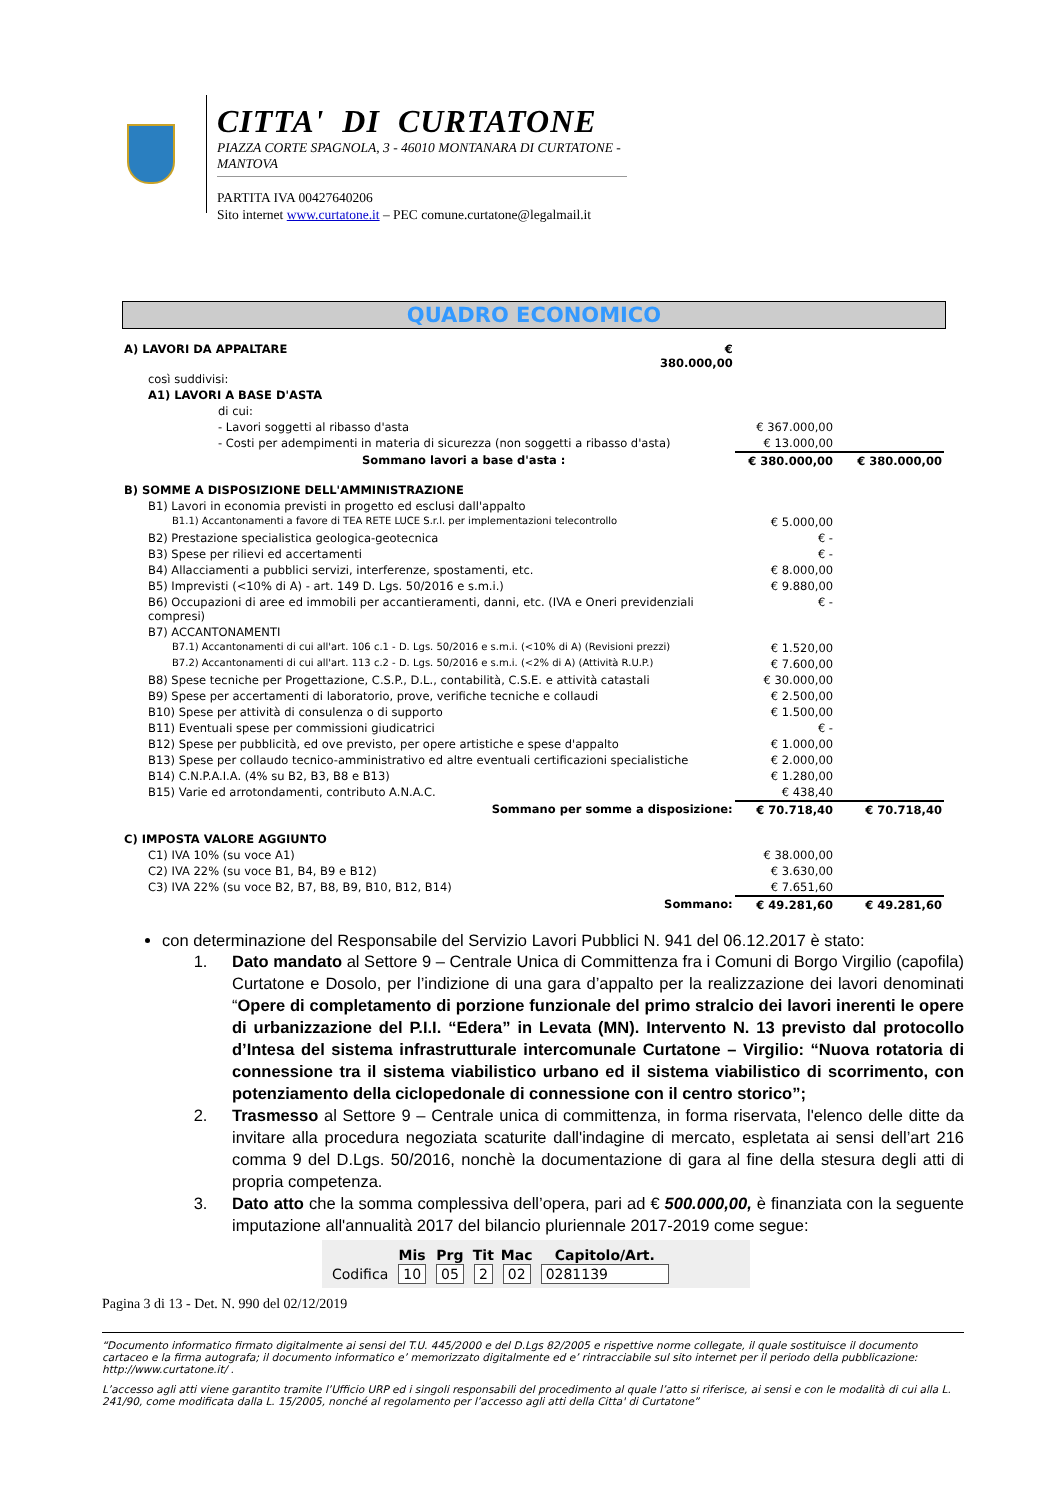CITTA' DI CURTATONE
PIAZZA CORTE SPAGNOLA, 3 - 46010 MONTANARA DI CURTATONE - MANTOVA
PARTITA IVA 00427640206
Sito internet www.curtatone.it – PEC comune.curtatone@legalmail.it
QUADRO ECONOMICO
| A) LAVORI DA APPALTARE | € 380.000,00 | | |
| così suddivisi: | | | |
| A1) LAVORI A BASE D'ASTA | | | |
| di cui: | | | |
| - Lavori soggetti al ribasso d'asta | | € 367.000,00 | |
| - Costi per adempimenti in materia di sicurezza (non soggetti a ribasso d'asta) | | € 13.000,00 | |
| Sommano lavori a base d'asta : | | € 380.000,00 | € 380.000,00 |
| B) SOMME A DISPOSIZIONE DELL'AMMINISTRAZIONE | | | |
| B1) Lavori in economia previsti in progetto ed esclusi dall'appalto | | | |
| B1.1) Accantonamenti a favore di TEA RETE LUCE S.r.l. per implementazioni telecontrollo | | € 5.000,00 | |
| B2) Prestazione specialistica geologica-geotecnica | | € - | |
| B3) Spese per rilievi ed accertamenti | | € - | |
| B4) Allacciamenti a pubblici servizi, interferenze, spostamenti, etc. | | € 8.000,00 | |
| B5) Imprevisti (<10% di A) - art. 149 D. Lgs. 50/2016 e s.m.i.) | | € 9.880,00 | |
| B6) Occupazioni di aree ed immobili per accantieramenti, danni, etc. (IVA e Oneri previdenziali compresi) | | € - | |
| B7) ACCANTONAMENTI | | | |
| B7.1) Accantonamenti di cui all'art. 106 c.1 - D. Lgs. 50/2016 e s.m.i. (<10% di A) (Revisioni prezzi) | | € 1.520,00 | |
| B7.2) Accantonamenti di cui all'art. 113 c.2 - D. Lgs. 50/2016 e s.m.i. (<2% di A) (Attività R.U.P.) | | € 7.600,00 | |
| B8) Spese tecniche per Progettazione, C.S.P., D.L., contabilità, C.S.E. e attività catastali | | € 30.000,00 | |
| B9) Spese per accertamenti di laboratorio, prove, verifiche tecniche e collaudi | | € 2.500,00 | |
| B10) Spese per attività di consulenza o di supporto | | € 1.500,00 | |
| B11) Eventuali spese per commissioni giudicatrici | | € - | |
| B12) Spese per pubblicità, ed ove previsto, per opere artistiche e spese d'appalto | | € 1.000,00 | |
| B13) Spese per collaudo tecnico-amministrativo ed altre eventuali certificazioni specialistiche | | € 2.000,00 | |
| B14) C.N.P.A.I.A. (4% su B2, B3, B8 e B13) | | € 1.280,00 | |
| B15) Varie ed arrotondamenti, contributo A.N.A.C. | | € 438,40 | |
| Sommano per somme a disposizione: | | € 70.718,40 | € 70.718,40 |
| C) IMPOSTA VALORE AGGIUNTO | | | |
| C1) IVA 10% (su voce A1) | | € 38.000,00 | |
| C2) IVA 22% (su voce B1, B4, B9 e B12) | | € 3.630,00 | |
| C3) IVA 22% (su voce B2, B7, B8, B9, B10, B12, B14) | | € 7.651,60 | |
| Sommano: | | € 49.281,60 | € 49.281,60 |
con determinazione del Responsabile del Servizio Lavori Pubblici N. 941 del 06.12.2017 è stato:
1. Dato mandato al Settore 9 – Centrale Unica di Committenza fra i Comuni di Borgo Virgilio (capofila) Curtatone e Dosolo, per l’indizione di una gara d’appalto per la realizzazione dei lavori denominati “Opere di completamento di porzione funzionale del primo stralcio dei lavori inerenti le opere di urbanizzazione del P.I.I. “Edera” in Levata (MN). Intervento N. 13 previsto dal protocollo d’Intesa del sistema infrastrutturale intercomunale Curtatone – Virgilio: “Nuova rotatoria di connessione tra il sistema viabilistico urbano ed il sistema viabilistico di scorrimento, con potenziamento della ciclopedonale di connessione con il centro storico”;
2. Trasmesso al Settore 9 – Centrale unica di committenza, in forma riservata, l'elenco delle ditte da invitare alla procedura negoziata scaturite dall'indagine di mercato, espletata ai sensi dell’art 216 comma 9 del D.Lgs. 50/2016, nonchè la documentazione di gara al fine della stesura degli atti di propria competenza.
3. Dato atto che la somma complessiva dell’opera, pari ad € 500.000,00, è finanziata con la seguente imputazione all'annualità 2017 del bilancio pluriennale 2017-2019 come segue:
| | Mis | Prg | Tit | Mac | Capitolo/Art. |
| --- | --- | --- | --- | --- | --- |
| Codifica | 10 | 05 | 2 | 02 | 0281139 |
Pagina 3 di 13 - Det. N. 990 del 02/12/2019
“Documento informatico firmato digitalmente ai sensi del T.U. 445/2000 e del D.Lgs 82/2005 e rispettive norme collegate, il quale sostituisce il documento cartaceo e la firma autografa; il documento informatico e’ memorizzato digitalmente ed e’ rintracciabile sul sito internet per il periodo della pubblicazione: http://www.curtatone.it/ .
L’accesso agli atti viene garantito tramite l’Ufficio URP ed i singoli responsabili del procedimento al quale l’atto si riferisce, ai sensi e con le modalità di cui alla L. 241/90, come modificata dalla L. 15/2005, nonché al regolamento per l’accesso agli atti della Citta' di Curtatone”